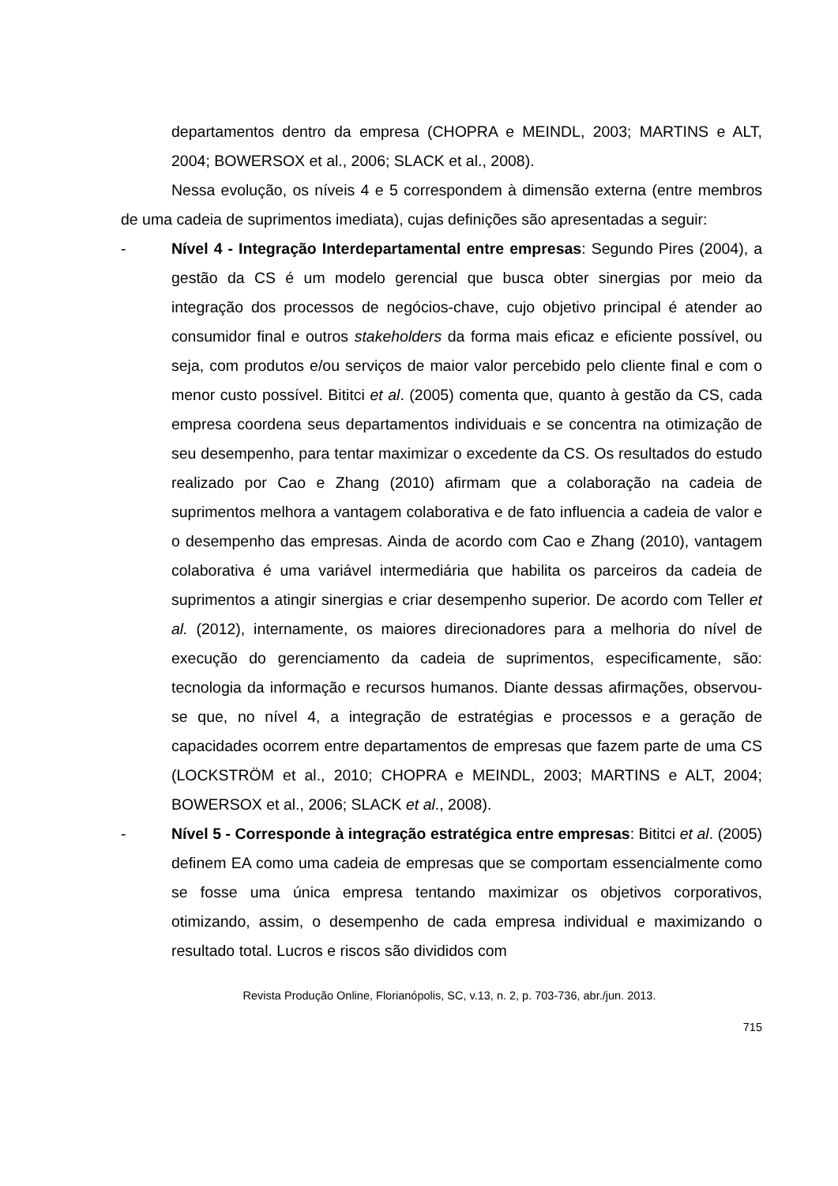departamentos dentro da empresa (CHOPRA e MEINDL, 2003; MARTINS e ALT, 2004; BOWERSOX et al., 2006; SLACK et al., 2008).
Nessa evolução, os níveis 4 e 5 correspondem à dimensão externa (entre membros de uma cadeia de suprimentos imediata), cujas definições são apresentadas a seguir:
- Nível 4 - Integração Interdepartamental entre empresas: Segundo Pires (2004), a gestão da CS é um modelo gerencial que busca obter sinergias por meio da integração dos processos de negócios-chave, cujo objetivo principal é atender ao consumidor final e outros stakeholders da forma mais eficaz e eficiente possível, ou seja, com produtos e/ou serviços de maior valor percebido pelo cliente final e com o menor custo possível. Bititci et al. (2005) comenta que, quanto à gestão da CS, cada empresa coordena seus departamentos individuais e se concentra na otimização de seu desempenho, para tentar maximizar o excedente da CS. Os resultados do estudo realizado por Cao e Zhang (2010) afirmam que a colaboração na cadeia de suprimentos melhora a vantagem colaborativa e de fato influencia a cadeia de valor e o desempenho das empresas. Ainda de acordo com Cao e Zhang (2010), vantagem colaborativa é uma variável intermediária que habilita os parceiros da cadeia de suprimentos a atingir sinergias e criar desempenho superior. De acordo com Teller et al. (2012), internamente, os maiores direcionadores para a melhoria do nível de execução do gerenciamento da cadeia de suprimentos, especificamente, são: tecnologia da informação e recursos humanos. Diante dessas afirmações, observou-se que, no nível 4, a integração de estratégias e processos e a geração de capacidades ocorrem entre departamentos de empresas que fazem parte de uma CS (LOCKSTRÖM et al., 2010; CHOPRA e MEINDL, 2003; MARTINS e ALT, 2004; BOWERSOX et al., 2006; SLACK et al., 2008).
- Nível 5 - Corresponde à integração estratégica entre empresas: Bititci et al. (2005) definem EA como uma cadeia de empresas que se comportam essencialmente como se fosse uma única empresa tentando maximizar os objetivos corporativos, otimizando, assim, o desempenho de cada empresa individual e maximizando o resultado total. Lucros e riscos são divididos com
Revista Produção Online, Florianópolis, SC, v.13, n. 2, p. 703-736, abr./jun. 2013.
715